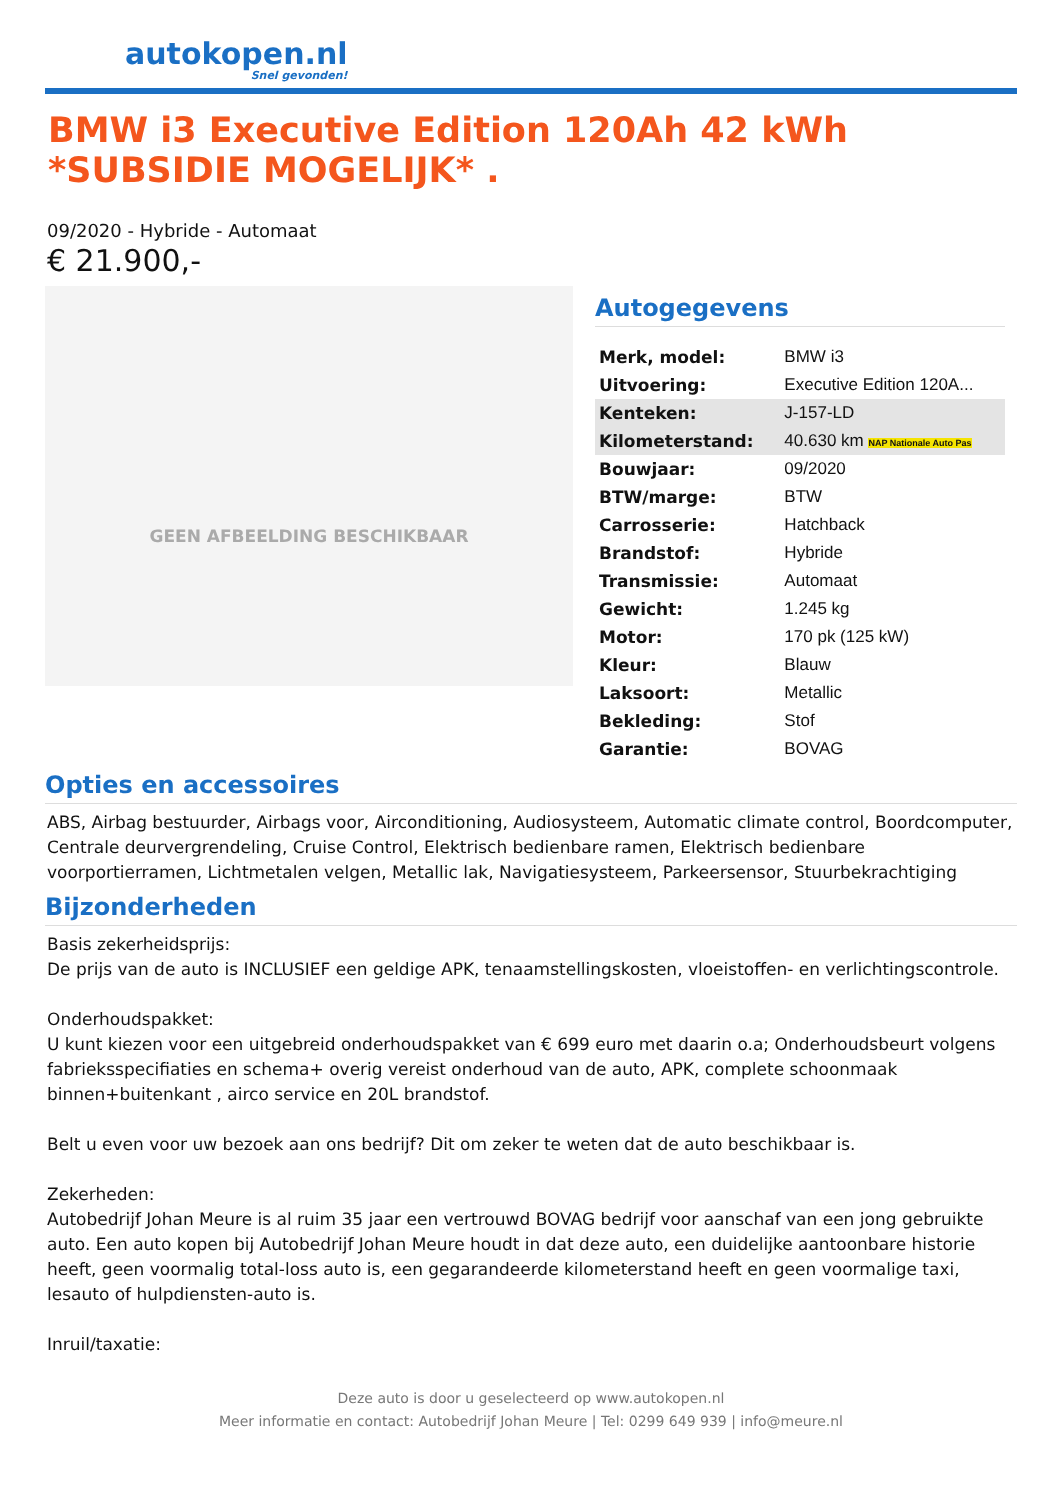autokopen.nl
Snel gevonden!
BMW i3 Executive Edition 120Ah 42 kWh *SUBSIDIE MOGELIJK* .
09/2020 - Hybride - Automaat
€ 21.900,-
GEEN AFBEELDING BESCHIKBAAR
Autogegevens
| Merk, model: | BMW i3 |
| Uitvoering: | Executive Edition 120A... |
| Kenteken: | J-157-LD |
| Kilometerstand: | 40.630 km NAP Nationale Auto Pas |
| Bouwjaar: | 09/2020 |
| BTW/marge: | BTW |
| Carrosserie: | Hatchback |
| Brandstof: | Hybride |
| Transmissie: | Automaat |
| Gewicht: | 1.245 kg |
| Motor: | 170 pk (125 kW) |
| Kleur: | Blauw |
| Laksoort: | Metallic |
| Bekleding: | Stof |
| Garantie: | BOVAG |
Opties en accessoires
ABS, Airbag bestuurder, Airbags voor, Airconditioning, Audiosysteem, Automatic climate control, Boordcomputer, Centrale deurvergrendeling, Cruise Control, Elektrisch bedienbare ramen, Elektrisch bedienbare voorportierramen, Lichtmetalen velgen, Metallic lak, Navigatiesysteem, Parkeersensor, Stuurbekrachtiging
Bijzonderheden
Basis zekerheidsprijs:
De prijs van de auto is INCLUSIEF een geldige APK, tenaamstellingskosten, vloeistoffen- en verlichtingscontrole.
Onderhoudspakket:
U kunt kiezen voor een uitgebreid onderhoudspakket van € 699 euro met daarin o.a; Onderhoudsbeurt volgens fabrieksspecifiaties en schema+ overig vereist onderhoud van de auto, APK, complete schoonmaak binnen+buitenkant , airco service en 20L brandstof.
Belt u even voor uw bezoek aan ons bedrijf? Dit om zeker te weten dat de auto beschikbaar is.
Zekerheden:
Autobedrijf Johan Meure is al ruim 35 jaar een vertrouwd BOVAG bedrijf voor aanschaf van een jong gebruikte auto. Een auto kopen bij Autobedrijf Johan Meure houdt in dat deze auto, een duidelijke aantoonbare historie heeft, geen voormalig total-loss auto is, een gegarandeerde kilometerstand heeft en geen voormalige taxi, lesauto of hulpdiensten-auto is.
Inruil/taxatie:
Deze auto is door u geselecteerd op www.autokopen.nl
Meer informatie en contact: Autobedrijf Johan Meure | Tel: 0299 649 939 | info@meure.nl